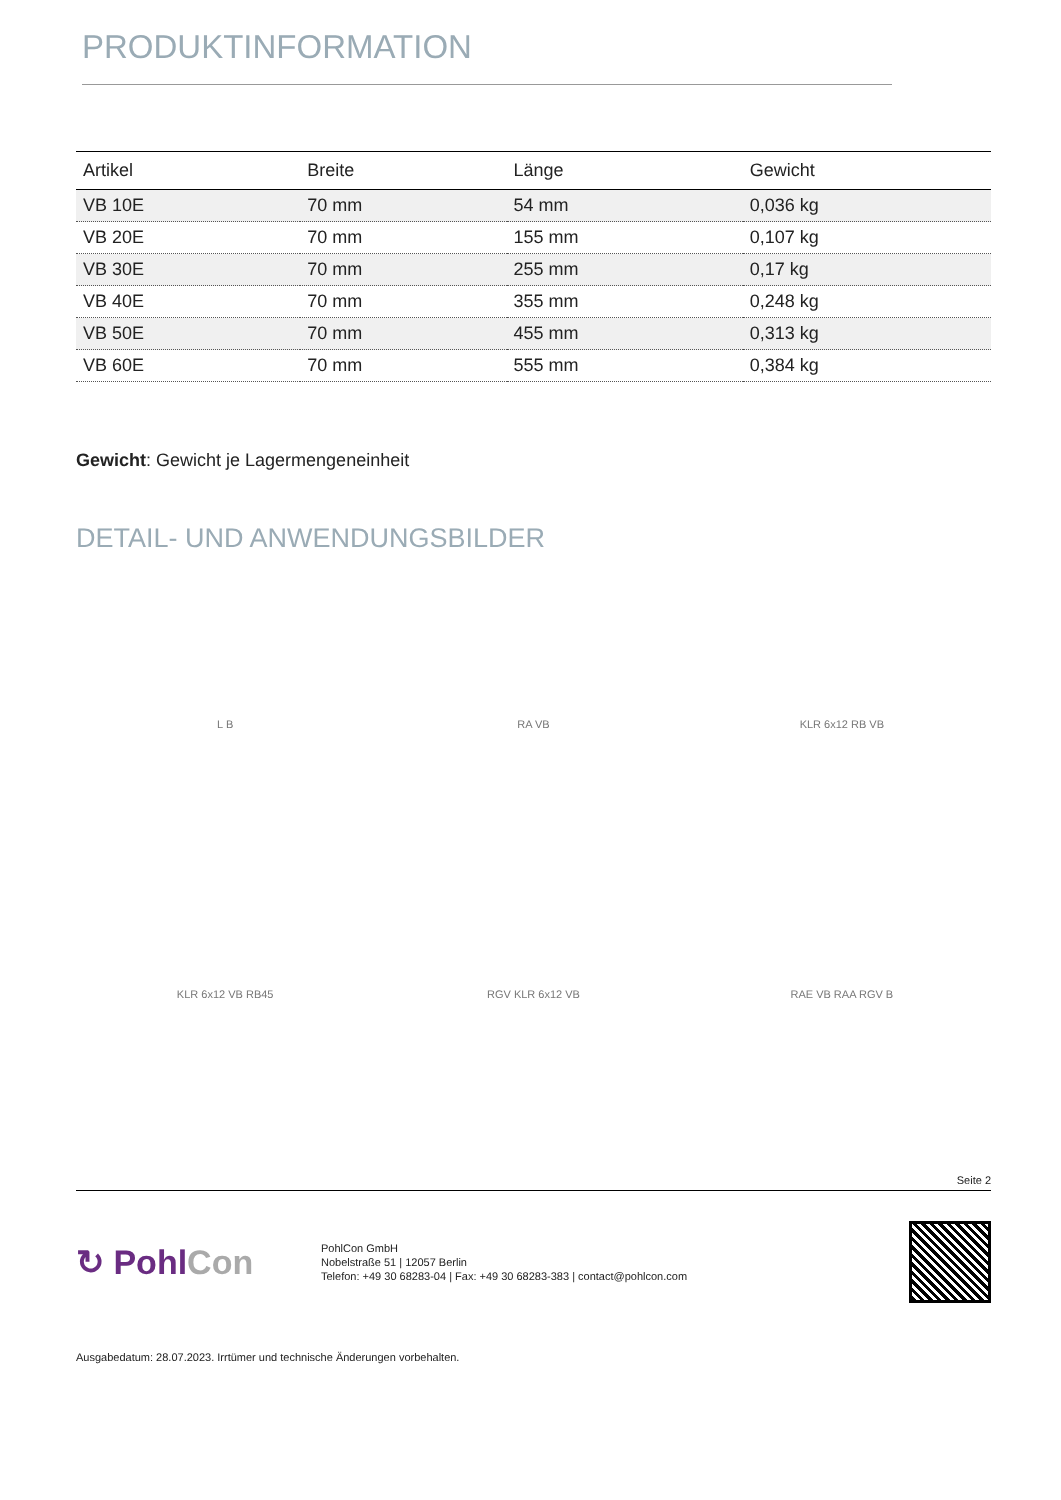PRODUKTINFORMATION
| Artikel | Breite | Länge | Gewicht |
| --- | --- | --- | --- |
| VB 10E | 70 mm | 54 mm | 0,036 kg |
| VB 20E | 70 mm | 155 mm | 0,107 kg |
| VB 30E | 70 mm | 255 mm | 0,17 kg |
| VB 40E | 70 mm | 355 mm | 0,248 kg |
| VB 50E | 70 mm | 455 mm | 0,313 kg |
| VB 60E | 70 mm | 555 mm | 0,384 kg |
Gewicht: Gewicht je Lagermengeneinheit
DETAIL- UND ANWENDUNGSBILDER
L B
RA VB
KLR 6x12 RB VB
KLR 6x12 VB RB45
RGV KLR 6x12 VB
RAE VB RAA RGV B
Seite 2
↻ PohlCon
PohlCon GmbH
Nobelstraße 51 | 12057 Berlin
Telefon: +49 30 68283-04 | Fax: +49 30 68283-383 | contact@pohlcon.com
Ausgabedatum: 28.07.2023. Irrtümer und technische Änderungen vorbehalten.